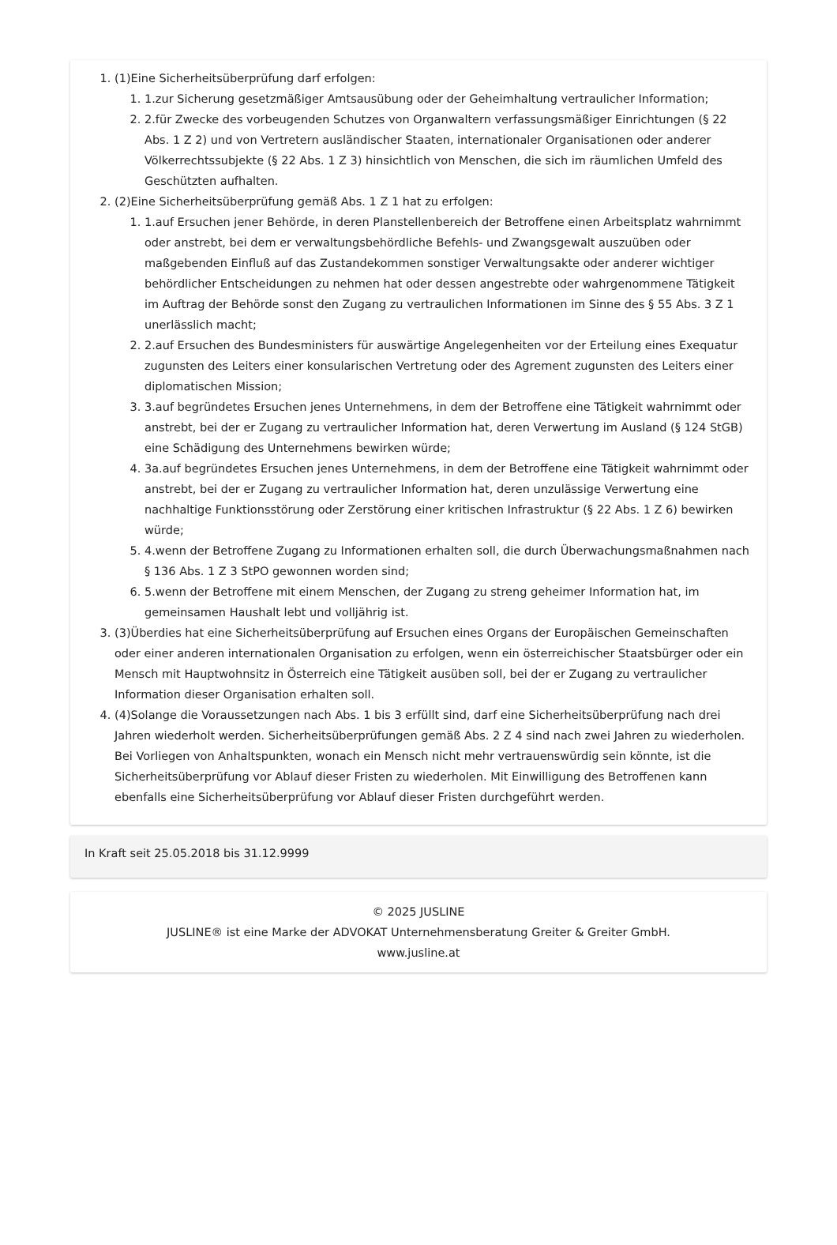1. (1)Eine Sicherheitsüberprüfung darf erfolgen:
1. 1.zur Sicherung gesetzmäßiger Amtsausübung oder der Geheimhaltung vertraulicher Information;
2. 2.für Zwecke des vorbeugenden Schutzes von Organwaltern verfassungsmäßiger Einrichtungen (§ 22 Abs. 1 Z 2) und von Vertretern ausländischer Staaten, internationaler Organisationen oder anderer Völkerrechtssubjekte (§ 22 Abs. 1 Z 3) hinsichtlich von Menschen, die sich im räumlichen Umfeld des Geschützten aufhalten.
2. (2)Eine Sicherheitsüberprüfung gemäß Abs. 1 Z 1 hat zu erfolgen:
1. 1.auf Ersuchen jener Behörde, in deren Planstellenbereich der Betroffene einen Arbeitsplatz wahrnimmt oder anstrebt, bei dem er verwaltungsbehördliche Befehls- und Zwangsgewalt auszuüben oder maßgebenden Einfluß auf das Zustandekommen sonstiger Verwaltungsakte oder anderer wichtiger behördlicher Entscheidungen zu nehmen hat oder dessen angestrebte oder wahrgenommene Tätigkeit im Auftrag der Behörde sonst den Zugang zu vertraulichen Informationen im Sinne des § 55 Abs. 3 Z 1 unerlässlich macht;
2. 2.auf Ersuchen des Bundesministers für auswärtige Angelegenheiten vor der Erteilung eines Exequatur zugunsten des Leiters einer konsularischen Vertretung oder des Agrement zugunsten des Leiters einer diplomatischen Mission;
3. 3.auf begründetes Ersuchen jenes Unternehmens, in dem der Betroffene eine Tätigkeit wahrnimmt oder anstrebt, bei der er Zugang zu vertraulicher Information hat, deren Verwertung im Ausland (§ 124 StGB) eine Schädigung des Unternehmens bewirken würde;
4. 3a.auf begründetes Ersuchen jenes Unternehmens, in dem der Betroffene eine Tätigkeit wahrnimmt oder anstrebt, bei der er Zugang zu vertraulicher Information hat, deren unzulässige Verwertung eine nachhaltige Funktionsstörung oder Zerstörung einer kritischen Infrastruktur (§ 22 Abs. 1 Z 6) bewirken würde;
5. 4.wenn der Betroffene Zugang zu Informationen erhalten soll, die durch Überwachungsmaßnahmen nach § 136 Abs. 1 Z 3 StPO gewonnen worden sind;
6. 5.wenn der Betroffene mit einem Menschen, der Zugang zu streng geheimer Information hat, im gemeinsamen Haushalt lebt und volljährig ist.
3. (3)Überdies hat eine Sicherheitsüberprüfung auf Ersuchen eines Organs der Europäischen Gemeinschaften oder einer anderen internationalen Organisation zu erfolgen, wenn ein österreichischer Staatsbürger oder ein Mensch mit Hauptwohnsitz in Österreich eine Tätigkeit ausüben soll, bei der er Zugang zu vertraulicher Information dieser Organisation erhalten soll.
4. (4)Solange die Voraussetzungen nach Abs. 1 bis 3 erfüllt sind, darf eine Sicherheitsüberprüfung nach drei Jahren wiederholt werden. Sicherheitsüberprüfungen gemäß Abs. 2 Z 4 sind nach zwei Jahren zu wiederholen. Bei Vorliegen von Anhaltspunkten, wonach ein Mensch nicht mehr vertrauenswürdig sein könnte, ist die Sicherheitsüberprüfung vor Ablauf dieser Fristen zu wiederholen. Mit Einwilligung des Betroffenen kann ebenfalls eine Sicherheitsüberprüfung vor Ablauf dieser Fristen durchgeführt werden.
In Kraft seit 25.05.2018 bis 31.12.9999
© 2025 JUSLINE
JUSLINE® ist eine Marke der ADVOKAT Unternehmensberatung Greiter & Greiter GmbH.
www.jusline.at